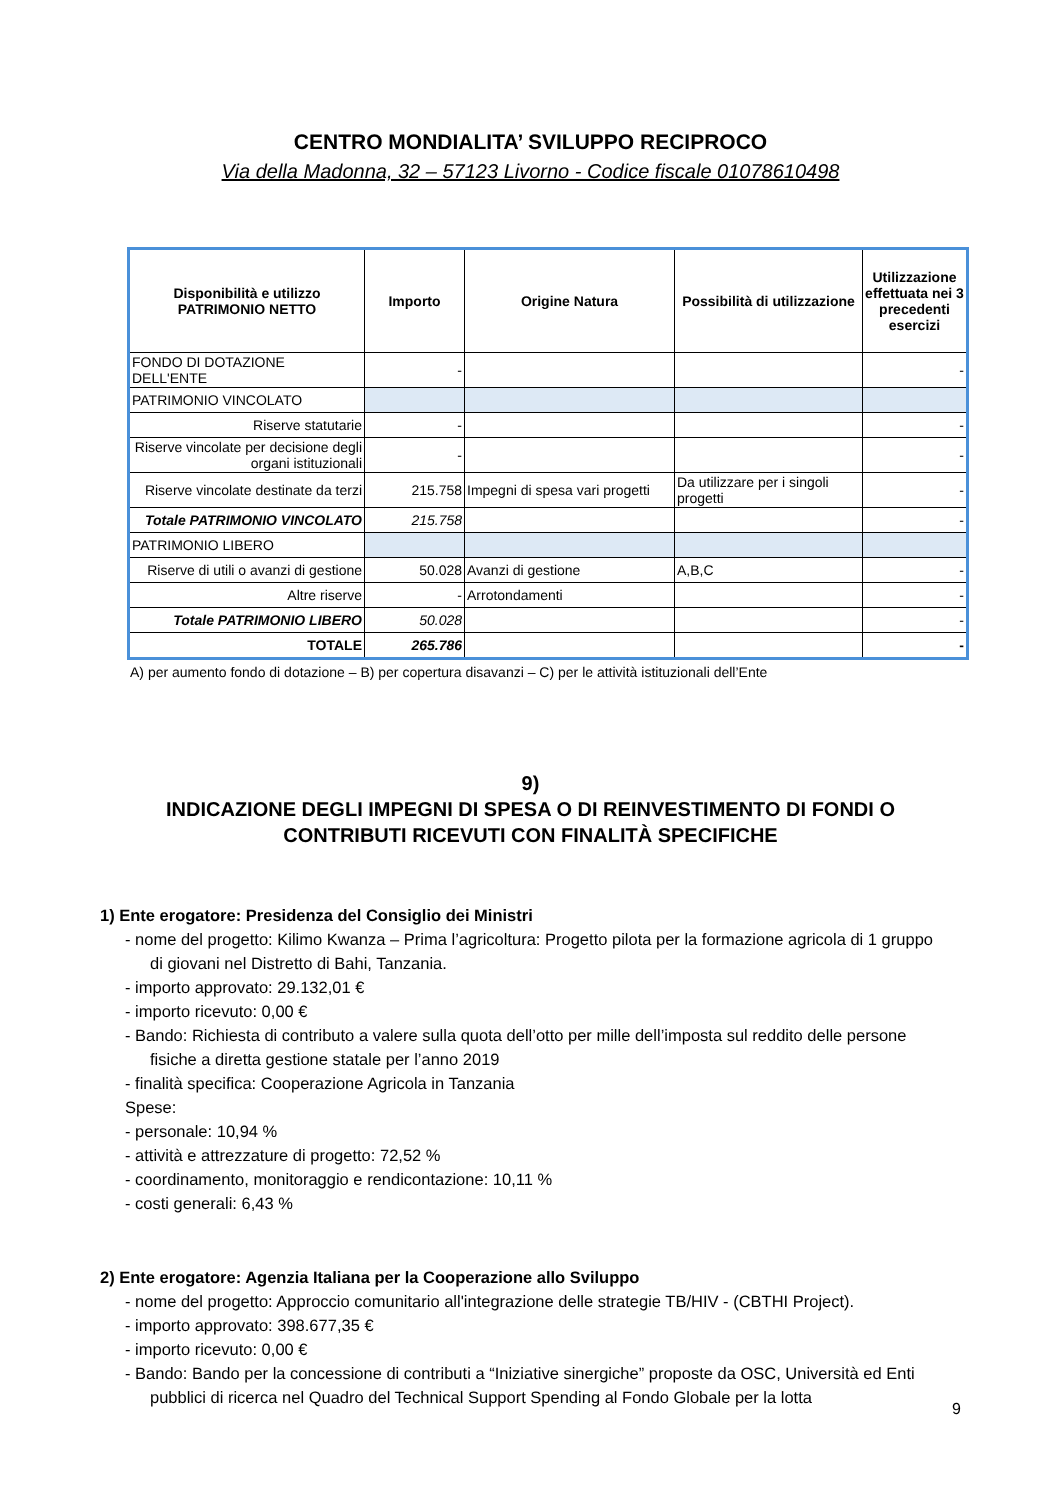CENTRO MONDIALITA’ SVILUPPO RECIPROCO
Via della Madonna, 32 – 57123 Livorno - Codice fiscale 01078610498
| Disponibilità e utilizzo PATRIMONIO NETTO | Importo | Origine Natura | Possibilità di utilizzazione | Utilizzazione effettuata nei 3 precedenti esercizi |
| --- | --- | --- | --- | --- |
| FONDO DI DOTAZIONE DELL'ENTE | - | | | - |
| PATRIMONIO VINCOLATO | | | | |
| Riserve statutarie | - | | | - |
| Riserve vincolate per decisione degli organi istituzionali | - | | | - |
| Riserve vincolate destinate da terzi | 215.758 | Impegni di spesa vari progetti | Da utilizzare per i singoli progetti | - |
| Totale PATRIMONIO VINCOLATO | 215.758 | | | - |
| PATRIMONIO LIBERO | | | | |
| Riserve di utili o avanzi di gestione | 50.028 | Avanzi di gestione | A,B,C | - |
| Altre riserve | - | Arrotondamenti | | - |
| Totale PATRIMONIO LIBERO | 50.028 | | | - |
| TOTALE | 265.786 | | | - |
A) per aumento fondo di dotazione – B) per copertura disavanzi – C) per le attività istituzionali dell’Ente
9)
INDICAZIONE DEGLI IMPEGNI DI SPESA O DI REINVESTIMENTO DI FONDI O
CONTRIBUTI RICEVUTI CON FINALITÀ SPECIFICHE
1) Ente erogatore: Presidenza del Consiglio dei Ministri
- nome del progetto: Kilimo Kwanza – Prima l’agricoltura: Progetto pilota per la formazione agricola di 1 gruppo di giovani nel Distretto di Bahi, Tanzania.
- importo approvato: 29.132,01 €
- importo ricevuto: 0,00 €
- Bando: Richiesta di contributo a valere sulla quota dell’otto per mille dell’imposta sul reddito delle persone fisiche a diretta gestione statale per l’anno 2019
- finalità specifica: Cooperazione Agricola in Tanzania
Spese:
- personale: 10,94 %
- attività e attrezzature di progetto: 72,52 %
- coordinamento, monitoraggio e rendicontazione: 10,11 %
- costi generali: 6,43 %
2) Ente erogatore: Agenzia Italiana per la Cooperazione allo Sviluppo
- nome del progetto: Approccio comunitario all'integrazione delle strategie TB/HIV - (CBTHI Project).
- importo approvato: 398.677,35 €
- importo ricevuto: 0,00 €
- Bando: Bando per la concessione di contributi a “Iniziative sinergiche” proposte da OSC, Università ed Enti pubblici di ricerca nel Quadro del Technical Support Spending al Fondo Globale per la lotta
9